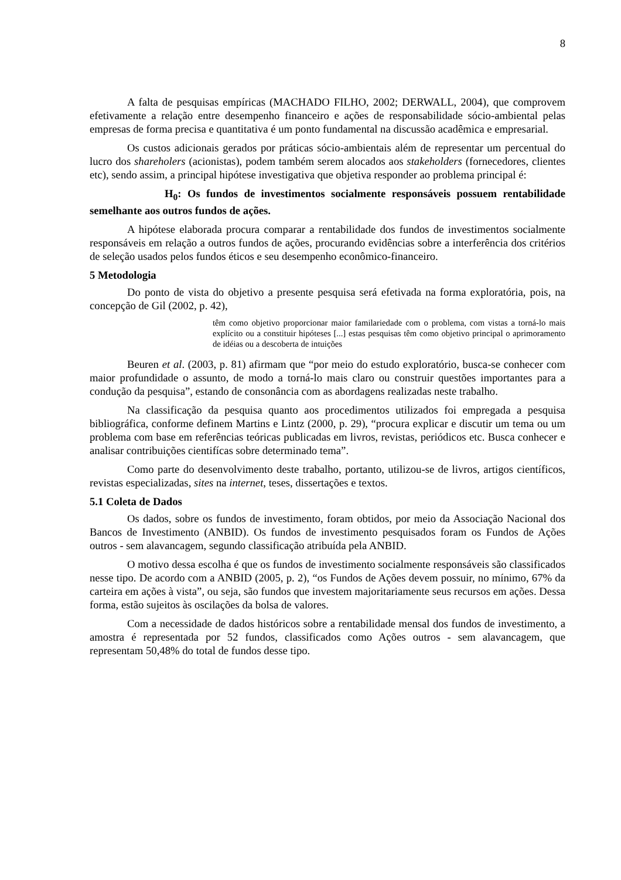8
A falta de pesquisas empíricas (MACHADO FILHO, 2002; DERWALL, 2004), que comprovem efetivamente a relação entre desempenho financeiro e ações de responsabilidade sócio-ambiental pelas empresas de forma precisa e quantitativa é um ponto fundamental na discussão acadêmica e empresarial.
Os custos adicionais gerados por práticas sócio-ambientais além de representar um percentual do lucro dos shareholers (acionistas), podem também serem alocados aos stakeholders (fornecedores, clientes etc), sendo assim, a principal hipótese investigativa que objetiva responder ao problema principal é:
H<sub>0</sub>: Os fundos de investimentos socialmente responsáveis possuem rentabilidade semelhante aos outros fundos de ações.
A hipótese elaborada procura comparar a rentabilidade dos fundos de investimentos socialmente responsáveis em relação a outros fundos de ações, procurando evidências sobre a interferência dos critérios de seleção usados pelos fundos éticos e seu desempenho econômico-financeiro.
5 Metodologia
Do ponto de vista do objetivo a presente pesquisa será efetivada na forma exploratória, pois, na concepção de Gil (2002, p. 42),
têm como objetivo proporcionar maior familariedade com o problema, com vistas a torná-lo mais explícito ou a constituir hipóteses [...] estas pesquisas têm como objetivo principal o aprimoramento de idéias ou a descoberta de intuições
Beuren et al. (2003, p. 81) afirmam que “por meio do estudo exploratório, busca-se conhecer com maior profundidade o assunto, de modo a torná-lo mais claro ou construir questões importantes para a condução da pesquisa”, estando de consonância com as abordagens realizadas neste trabalho.
Na classificação da pesquisa quanto aos procedimentos utilizados foi empregada a pesquisa bibliográfica, conforme definem Martins e Lintz (2000, p. 29), “procura explicar e discutir um tema ou um problema com base em referências teóricas publicadas em livros, revistas, periódicos etc. Busca conhecer e analisar contribuições cientifícas sobre determinado tema”.
Como parte do desenvolvimento deste trabalho, portanto, utilizou-se de livros, artigos científicos, revistas especializadas, sites na internet, teses, dissertações e textos.
5.1 Coleta de Dados
Os dados, sobre os fundos de investimento, foram obtidos, por meio da Associação Nacional dos Bancos de Investimento (ANBID). Os fundos de investimento pesquisados foram os Fundos de Ações outros - sem alavancagem, segundo classificação atribuída pela ANBID.
O motivo dessa escolha é que os fundos de investimento socialmente responsáveis são classificados nesse tipo. De acordo com a ANBID (2005, p. 2), “os Fundos de Ações devem possuir, no mínimo, 67% da carteira em ações à vista”, ou seja, são fundos que investem majoritariamente seus recursos em ações. Dessa forma, estão sujeitos às oscilações da bolsa de valores.
Com a necessidade de dados históricos sobre a rentabilidade mensal dos fundos de investimento, a amostra é representada por 52 fundos, classificados como Ações outros - sem alavancagem, que representam 50,48% do total de fundos desse tipo.